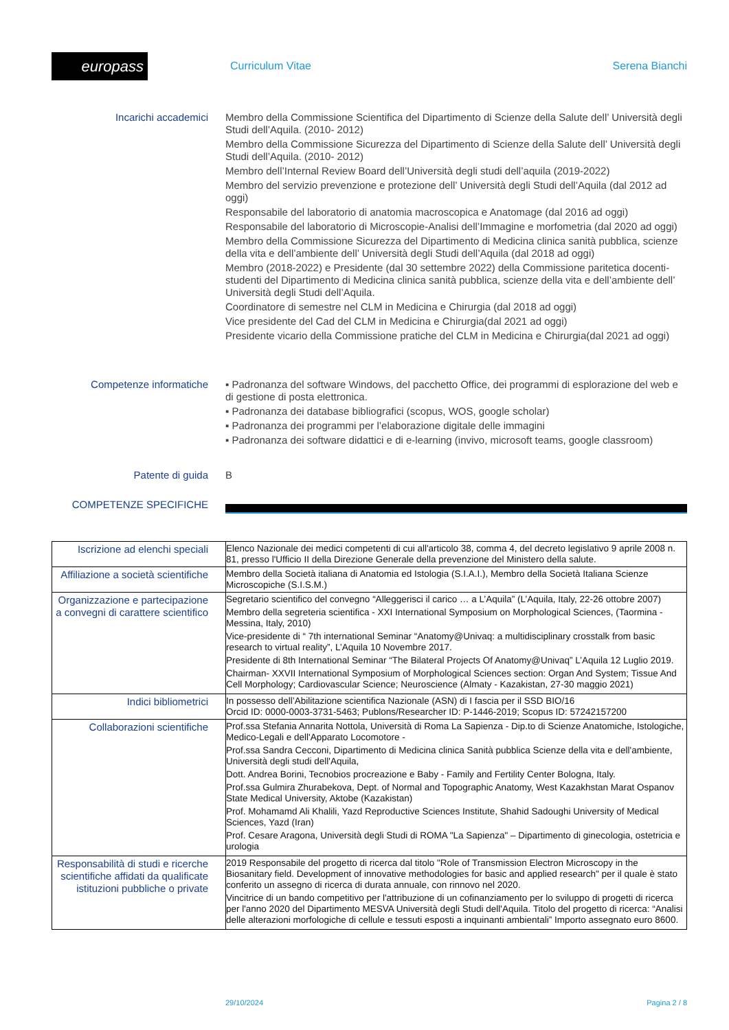europass
Curriculum Vitae Serena Bianchi
Incarichi accademici
Membro della Commissione Scientifica del Dipartimento di Scienze della Salute dell’ Università degli Studi dell’Aquila. (2010- 2012)
Membro della Commissione Sicurezza del Dipartimento di Scienze della Salute dell’ Università degli Studi dell’Aquila. (2010- 2012)
Membro dell’Internal Review Board dell’Università degli studi dell’aquila (2019-2022)
Membro del servizio prevenzione e protezione dell’ Università degli Studi dell’Aquila (dal 2012 ad oggi)
Responsabile del laboratorio di anatomia macroscopica e Anatomage (dal 2016 ad oggi)
Responsabile del laboratorio di Microscopie-Analisi dell’Immagine e morfometria (dal 2020 ad oggi)
Membro della Commissione Sicurezza del Dipartimento di Medicina clinica sanità pubblica, scienze della vita e dell’ambiente dell’ Università degli Studi dell’Aquila (dal 2018 ad oggi)
Membro (2018-2022) e Presidente (dal 30 settembre 2022) della Commissione paritetica docenti-studenti del Dipartimento di Medicina clinica sanità pubblica, scienze della vita e dell’ambiente dell’ Università degli Studi dell’Aquila.
Coordinatore di semestre nel CLM in Medicina e Chirurgia (dal 2018 ad oggi)
Vice presidente del Cad del CLM in Medicina e Chirurgia(dal 2021 ad oggi)
Presidente vicario della Commissione pratiche del CLM in Medicina e Chirurgia(dal 2021 ad oggi)
Competenze informatiche
▪ Padronanza del software Windows, del pacchetto Office, dei programmi di esplorazione del web e di gestione di posta elettronica.
▪ Padronanza dei database bibliografici (scopus, WOS, google scholar)
▪ Padronanza dei programmi per l’elaborazione digitale delle immagini
▪ Padronanza dei software didattici e di e-learning (invivo, microsoft teams, google classroom)
Patente di guida
B
COMPETENZE SPECIFICHE
| Iscrizione ad elenchi speciali | Elenco Nazionale dei medici competenti di cui all'articolo 38, comma 4, del decreto legislativo 9 aprile 2008 n. 81, presso l'Ufficio II della Direzione Generale della prevenzione del Ministero della salute. |
| Affiliazione a società scientifiche | Membro della Società italiana di Anatomia ed Istologia (S.I.A.I.), Membro della Società Italiana Scienze Microscopiche (S.I.S.M.) |
| Organizzazione e partecipazione a convegni di carattere scientifico | Segretario scientifico del convegno “Alleggerisci il carico … a L’Aquila” (L’Aquila, Italy, 22-26 ottobre 2007) Membro della segreteria scientifica - XXI International Symposium on Morphological Sciences, (Taormina - Messina, Italy, 2010) Vice-presidente di “ 7th international Seminar “Anatomy@Univaq: a multidisciplinary crosstalk from basic research to virtual reality”, L’Aquila 10 Novembre 2017. Presidente di 8th International Seminar “The Bilateral Projects Of Anatomy@Univaq” L’Aquila 12 Luglio 2019. Chairman- XXVII International Symposium of Morphological Sciences section: Organ And System; Tissue And Cell Morphology; Cardiovascular Science; Neuroscience (Almaty - Kazakistan, 27-30 maggio 2021) |
| Indici bibliometrici | In possesso dell’Abilitazione scientifica Nazionale (ASN) di I fascia per il SSD BIO/16 Orcid ID: 0000-0003-3731-5463; Publons/Researcher ID: P-1446-2019; Scopus ID: 57242157200 |
| Collaborazioni scientifiche | Prof.ssa Stefania Annarita Nottola, Università di Roma La Sapienza - Dip.to di Scienze Anatomiche, Istologiche, Medico-Legali e dell'Apparato Locomotore - Prof.ssa Sandra Cecconi, Dipartimento di Medicina clinica Sanità pubblica Scienze della vita e dell'ambiente, Università degli studi dell'Aquila, Dott. Andrea Borini, Tecnobios procreazione e Baby - Family and Fertility Center Bologna, Italy. Prof.ssa Gulmira Zhurabekova, Dept. of Normal and Topographic Anatomy, West Kazakhstan Marat Ospanov State Medical University, Aktobe (Kazakistan) Prof. Mohamamd Ali Khalili, Yazd Reproductive Sciences Institute, Shahid Sadoughi University of Medical Sciences, Yazd (Iran) Prof. Cesare Aragona, Università degli Studi di ROMA "La Sapienza" – Dipartimento di ginecologia, ostetricia e urologia |
| Responsabilità di studi e ricerche scientifiche affidati da qualificate istituzioni pubbliche o private | 2019 Responsabile del progetto di ricerca dal titolo "Role of Transmission Electron Microscopy in the Biosanitary field. Development of innovative methodologies for basic and applied research" per il quale è stato conferito un assegno di ricerca di durata annuale, con rinnovo nel 2020. Vincitrice di un bando competitivo per l'attribuzione di un cofinanziamento per lo sviluppo di progetti di ricerca per l'anno 2020 del Dipartimento MESVA Università degli Studi dell'Aquila. Titolo del progetto di ricerca: “Analisi delle alterazioni morfologiche di cellule e tessuti esposti a inquinanti ambientali” Importo assegnato euro 8600. |
29/10/2024 Pagina 2 / 8